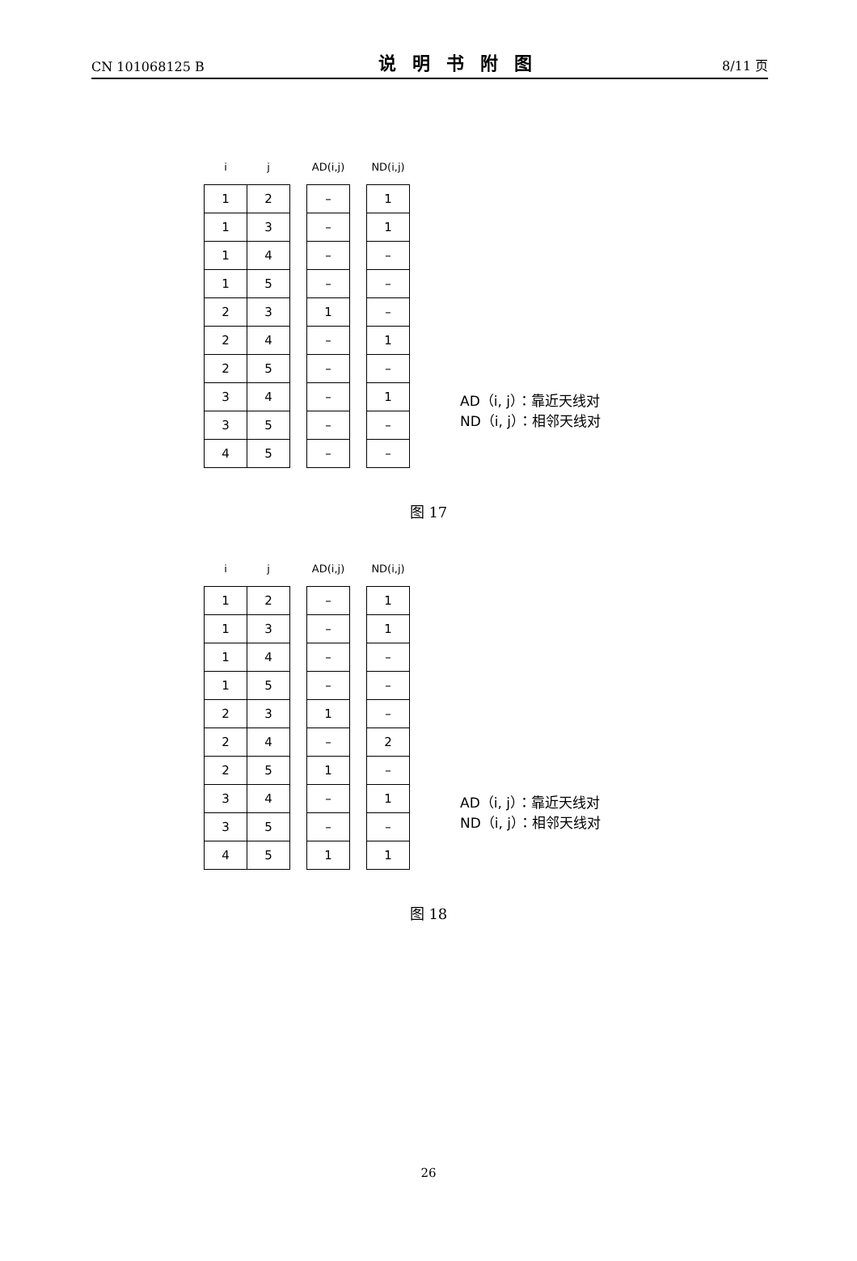CN 101068125 B 说明书附图 8/11 页
| i | j |
| --- | --- |
| 1 | 2 |
| 1 | 3 |
| 1 | 4 |
| 1 | 5 |
| 2 | 3 |
| 2 | 4 |
| 2 | 5 |
| 3 | 4 |
| 3 | 5 |
| 4 | 5 |
| AD(i,j) |
| --- |
| – |
| – |
| – |
| – |
| 1 |
| – |
| – |
| – |
| – |
| – |
| ND(i,j) |
| --- |
| 1 |
| 1 |
| – |
| – |
| – |
| 1 |
| – |
| 1 |
| – |
| – |
AD（i, j）：靠近天线对
ND（i, j）：相邻天线对
图 17
| i | j |
| --- | --- |
| 1 | 2 |
| 1 | 3 |
| 1 | 4 |
| 1 | 5 |
| 2 | 3 |
| 2 | 4 |
| 2 | 5 |
| 3 | 4 |
| 3 | 5 |
| 4 | 5 |
| AD(i,j) |
| --- |
| – |
| – |
| – |
| – |
| 1 |
| – |
| 1 |
| – |
| – |
| 1 |
| ND(i,j) |
| --- |
| 1 |
| 1 |
| – |
| – |
| – |
| 2 |
| – |
| 1 |
| – |
| 1 |
AD（i, j）：靠近天线对
ND（i, j）：相邻天线对
图 18
26